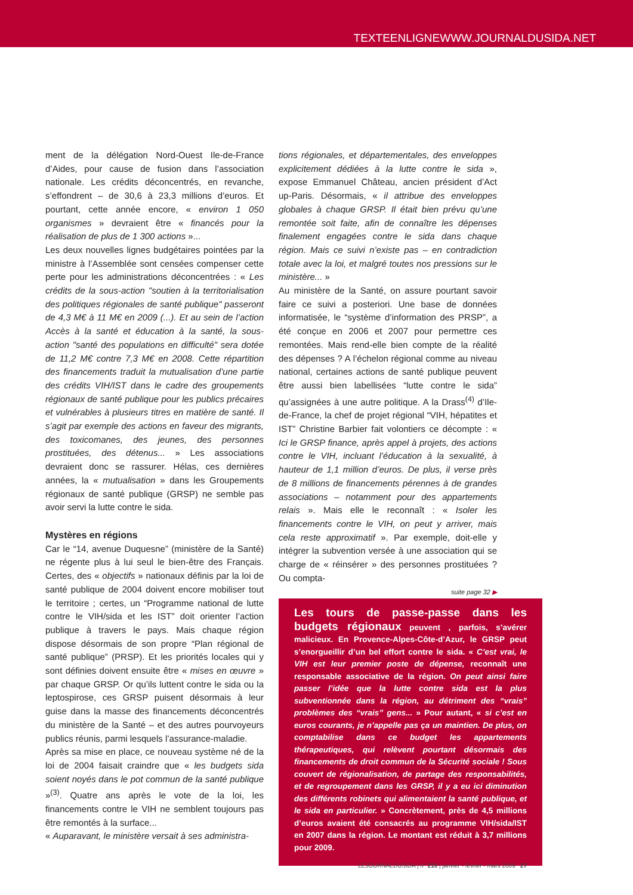TEXTEENLIGNEWWW.JOURNALDUSIDA.NET
ment de la délégation Nord-Ouest Ile-de-France d’Aides, pour cause de fusion dans l’association nationale. Les crédits déconcentrés, en revanche, s’effondrent – de 30,6 à 23,3 millions d’euros. Et pourtant, cette année encore, « environ 1 050 organismes » devraient être « financés pour la réalisation de plus de 1 300 actions »...
Les deux nouvelles lignes budgétaires pointées par la ministre à l’Assemblée sont censées compenser cette perte pour les administrations déconcentrées : « Les crédits de la sous-action "soutien à la territorialisation des politiques régionales de santé publique" passeront de 4,3 M€ à 11 M€ en 2009 (...). Et au sein de l’action Accès à la santé et éducation à la santé, la sous-action "santé des populations en difficulté" sera dotée de 11,2 M€ contre 7,3 M€ en 2008. Cette répartition des financements traduit la mutualisation d’une partie des crédits VIH/IST dans le cadre des groupements régionaux de santé publique pour les publics précaires et vulnérables à plusieurs titres en matière de santé. Il s’agit par exemple des actions en faveur des migrants, des toxicomanes, des jeunes, des personnes prostituées, des détenus... » Les associations devraient donc se rassurer. Hélas, ces dernières années, la « mutualisation » dans les Groupements régionaux de santé publique (GRSP) ne semble pas avoir servi la lutte contre le sida.
Mystères en régions
Car le “14, avenue Duquesne” (ministère de la Santé) ne régente plus à lui seul le bien-être des Français. Certes, des « objectifs » nationaux définis par la loi de santé publique de 2004 doivent encore mobiliser tout le territoire ; certes, un “Programme national de lutte contre le VIH/sida et les IST” doit orienter l’action publique à travers le pays. Mais chaque région dispose désormais de son propre “Plan régional de santé publique” (PRSP). Et les priorités locales qui y sont définies doivent ensuite être « mises en œuvre » par chaque GRSP. Or qu’ils luttent contre le sida ou la leptospirose, ces GRSP puisent désormais à leur guise dans la masse des financements déconcentrés du ministère de la Santé – et des autres pourvoyeurs publics réunis, parmi lesquels l’assurance-maladie.
Après sa mise en place, ce nouveau système né de la loi de 2004 faisait craindre que « les budgets sida soient noyés dans le pot commun de la santé publique »<sup>(3)</sup>. Quatre ans après le vote de la loi, les financements contre le VIH ne semblent toujours pas être remontés à la surface...
« Auparavant, le ministère versait à ses administra-
tions régionales, et départementales, des enveloppes explicitement dédiées à la lutte contre le sida », expose Emmanuel Château, ancien président d’Act up-Paris. Désormais, « il attribue des enveloppes globales à chaque GRSP. Il était bien prévu qu’une remontée soit faite, afin de connaître les dépenses finalement engagées contre le sida dans chaque région. Mais ce suivi n’existe pas – en contradiction totale avec la loi, et malgré toutes nos pressions sur le ministère... »
Au ministère de la Santé, on assure pourtant savoir faire ce suivi a posteriori. Une base de données informatisée, le “système d’information des PRSP”, a été conçue en 2006 et 2007 pour permettre ces remontées. Mais rend-elle bien compte de la réalité des dépenses ? A l’échelon régional comme au niveau national, certaines actions de santé publique peuvent être aussi bien labellisées “lutte contre le sida” qu’assignées à une autre politique. A la Drass<sup>(4)</sup> d’Ile-de-France, la chef de projet régional “VIH, hépatites et IST” Christine Barbier fait volontiers ce décompte : « Ici le GRSP finance, après appel à projets, des actions contre le VIH, incluant l’éducation à la sexualité, à hauteur de 1,1 million d’euros. De plus, il verse près de 8 millions de financements pérennes à de grandes associations – notamment pour des appartements relais ». Mais elle le reconnaît : « Isoler les financements contre le VIH, on peut y arriver, mais cela reste approximatif ». Par exemple, doit-elle y intégrer la subvention versée à une association qui se charge de « réinsérer » des personnes prostituées ? Ou compta-
suite page 32 ▶
Les tours de passe-passe dans les budgets régionaux peuvent , parfois, s’avérer malicieux. En Provence-Alpes-Côte-d’Azur, le GRSP peut s’enorgueillir d’un bel effort contre le sida. « C’est vrai, le VIH est leur premier poste de dépense, reconnaît une responsable associative de la région. On peut ainsi faire passer l’idée que la lutte contre sida est la plus subventionnée dans la région, au détriment des “vrais” problèmes des “vrais” gens... » Pour autant, « si c’est en euros courants, je n’appelle pas ça un maintien. De plus, on comptabilise dans ce budget les appartements thérapeutiques, qui relèvent pourtant désormais des financements de droit commun de la Sécurité sociale ! Sous couvert de régionalisation, de partage des responsabilités, et de regroupement dans les GRSP, il y a eu ici diminution des différents robinets qui alimentaient la santé publique, et le sida en particulier. » Concrètement, près de 4,5 millions d’euros avaient été consacrés au programme VIH/sida/IST en 2007 dans la région. Le montant est réduit à 3,7 millions pour 2009.
LEJOURNALDUSIDA | n° 210 | janvier - février - mars 2009 27